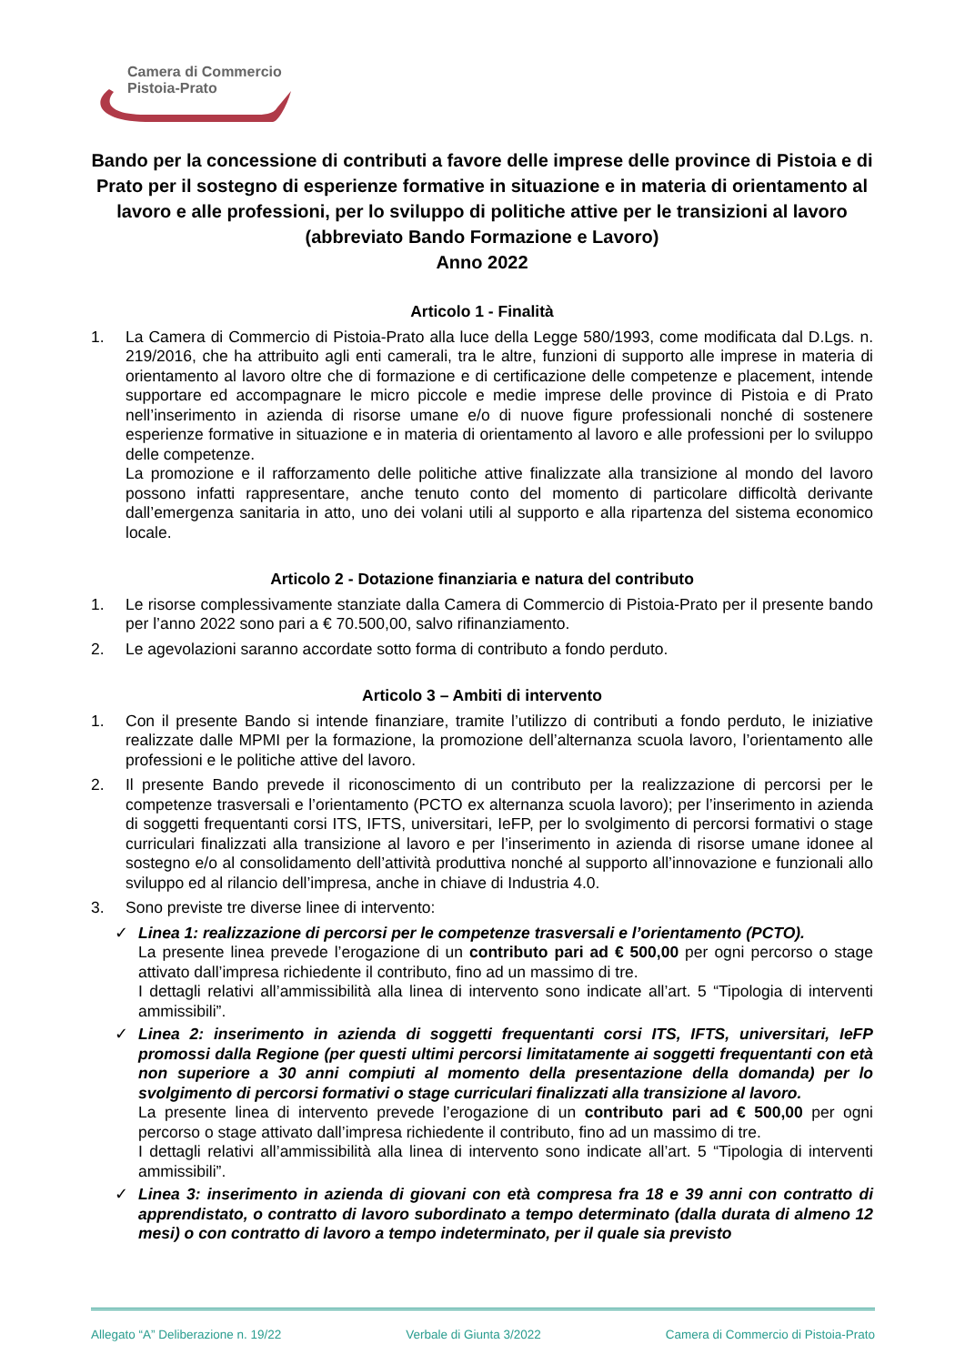Camera di Commercio
Pistoia-Prato
Bando per la concessione di contributi a favore delle imprese delle province di Pistoia e di Prato per il sostegno di esperienze formative in situazione e in materia di orientamento al lavoro e alle professioni, per lo sviluppo di politiche attive per le transizioni al lavoro
(abbreviato Bando Formazione e Lavoro)
Anno 2022
Articolo 1 - Finalità
1. La Camera di Commercio di Pistoia-Prato alla luce della Legge 580/1993, come modificata dal D.Lgs. n. 219/2016, che ha attribuito agli enti camerali, tra le altre, funzioni di supporto alle imprese in materia di orientamento al lavoro oltre che di formazione e di certificazione delle competenze e placement, intende supportare ed accompagnare le micro piccole e medie imprese delle province di Pistoia e di Prato nell’inserimento in azienda di risorse umane e/o di nuove figure professionali nonché di sostenere esperienze formative in situazione e in materia di orientamento al lavoro e alle professioni per lo sviluppo delle competenze.
La promozione e il rafforzamento delle politiche attive finalizzate alla transizione al mondo del lavoro possono infatti rappresentare, anche tenuto conto del momento di particolare difficoltà derivante dall’emergenza sanitaria in atto, uno dei volani utili al supporto e alla ripartenza del sistema economico locale.
Articolo 2 - Dotazione finanziaria e natura del contributo
1. Le risorse complessivamente stanziate dalla Camera di Commercio di Pistoia-Prato per il presente bando per l’anno 2022 sono pari a € 70.500,00, salvo rifinanziamento.
2. Le agevolazioni saranno accordate sotto forma di contributo a fondo perduto.
Articolo 3 – Ambiti di intervento
1. Con il presente Bando si intende finanziare, tramite l’utilizzo di contributi a fondo perduto, le iniziative realizzate dalle MPMI per la formazione, la promozione dell’alternanza scuola lavoro, l’orientamento alle professioni e le politiche attive del lavoro.
2. Il presente Bando prevede il riconoscimento di un contributo per la realizzazione di percorsi per le competenze trasversali e l’orientamento (PCTO ex alternanza scuola lavoro); per l’inserimento in azienda di soggetti frequentanti corsi ITS, IFTS, universitari, IeFP, per lo svolgimento di percorsi formativi o stage curriculari finalizzati alla transizione al lavoro e per l’inserimento in azienda di risorse umane idonee al sostegno e/o al consolidamento dell’attività produttiva nonché al supporto all’innovazione e funzionali allo sviluppo ed al rilancio dell’impresa, anche in chiave di Industria 4.0.
3. Sono previste tre diverse linee di intervento:
✓ Linea 1: realizzazione di percorsi per le competenze trasversali e l’orientamento (PCTO).
La presente linea prevede l’erogazione di un contributo pari ad € 500,00 per ogni percorso o stage attivato dall’impresa richiedente il contributo, fino ad un massimo di tre.
I dettagli relativi all’ammissibilità alla linea di intervento sono indicate all’art. 5 “Tipologia di interventi ammissibili”.
✓ Linea 2: inserimento in azienda di soggetti frequentanti corsi ITS, IFTS, universitari, IeFP promossi dalla Regione (per questi ultimi percorsi limitatamente ai soggetti frequentanti con età non superiore a 30 anni compiuti al momento della presentazione della domanda) per lo svolgimento di percorsi formativi o stage curriculari finalizzati alla transizione al lavoro.
La presente linea di intervento prevede l’erogazione di un contributo pari ad € 500,00 per ogni percorso o stage attivato dall’impresa richiedente il contributo, fino ad un massimo di tre.
I dettagli relativi all’ammissibilità alla linea di intervento sono indicate all’art. 5 “Tipologia di interventi ammissibili”.
✓ Linea 3: inserimento in azienda di giovani con età compresa fra 18 e 39 anni con contratto di apprendistato, o contratto di lavoro subordinato a tempo determinato (dalla durata di almeno 12 mesi) o con contratto di lavoro a tempo indeterminato, per il quale sia previsto
Allegato “A” Deliberazione n. 19/22 Verbale di Giunta 3/2022 Camera di Commercio di Pistoia-Prato